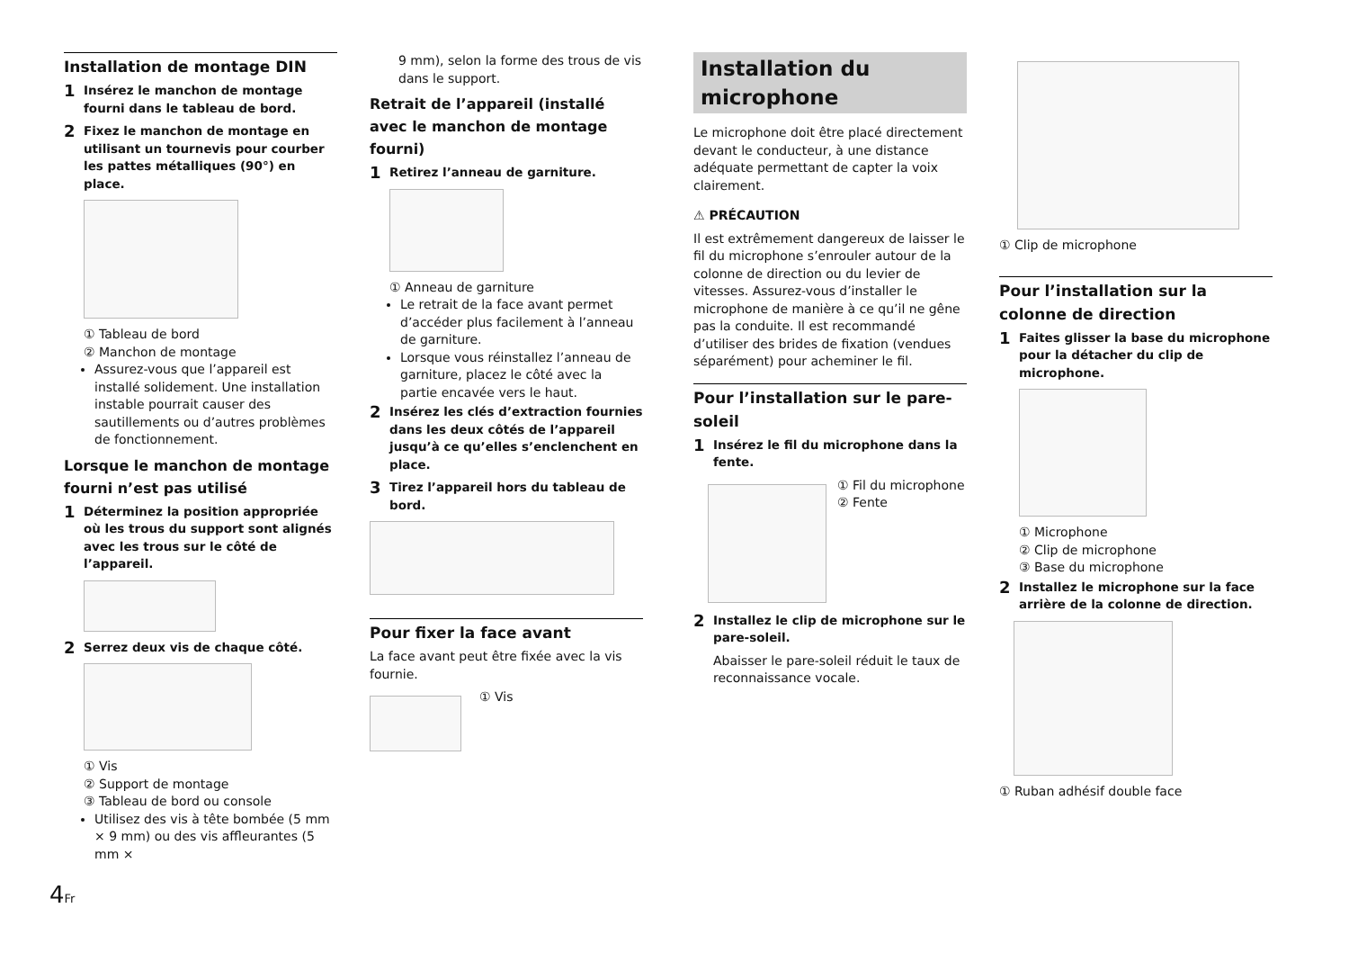Installation de montage DIN
1 Insérez le manchon de montage fourni dans le tableau de bord.
2 Fixez le manchon de montage en utilisant un tournevis pour courber les pattes métalliques (90°) en place.
① Tableau de bord
② Manchon de montage
Assurez-vous que l’appareil est installé solidement. Une installation instable pourrait causer des sautillements ou d’autres problèmes de fonctionnement.
Lorsque le manchon de montage fourni n’est pas utilisé
1 Déterminez la position appropriée où les trous du support sont alignés avec les trous sur le côté de l’appareil.
2 Serrez deux vis de chaque côté.
① Vis
② Support de montage
③ Tableau de bord ou console
Utilisez des vis à tête bombée (5 mm × 9 mm) ou des vis affleurantes (5 mm ×
9 mm), selon la forme des trous de vis dans le support.
Retrait de l’appareil (installé avec le manchon de montage fourni)
1 Retirez l’anneau de garniture.
① Anneau de garniture
Le retrait de la face avant permet d’accéder plus facilement à l’anneau de garniture.
Lorsque vous réinstallez l’anneau de garniture, placez le côté avec la partie encavée vers le haut.
2 Insérez les clés d’extraction fournies dans les deux côtés de l’appareil jusqu’à ce qu’elles s’enclenchent en place.
3 Tirez l’appareil hors du tableau de bord.
Pour fixer la face avant
La face avant peut être fixée avec la vis fournie.
① Vis
Installation du microphone
Le microphone doit être placé directement devant le conducteur, à une distance adéquate permettant de capter la voix clairement.
⚠ PRÉCAUTION
Il est extrêmement dangereux de laisser le fil du microphone s’enrouler autour de la colonne de direction ou du levier de vitesses. Assurez-vous d’installer le microphone de manière à ce qu’il ne gêne pas la conduite. Il est recommandé d’utiliser des brides de fixation (vendues séparément) pour acheminer le fil.
Pour l’installation sur le pare-soleil
1 Insérez le fil du microphone dans la fente.
① Fil du microphone
② Fente
2 Installez le clip de microphone sur le pare-soleil.
Abaisser le pare-soleil réduit le taux de reconnaissance vocale.
① Clip de microphone
Pour l’installation sur la colonne de direction
1 Faites glisser la base du microphone pour la détacher du clip de microphone.
① Microphone
② Clip de microphone
③ Base du microphone
2 Installez le microphone sur la face arrière de la colonne de direction.
① Ruban adhésif double face
4Fr